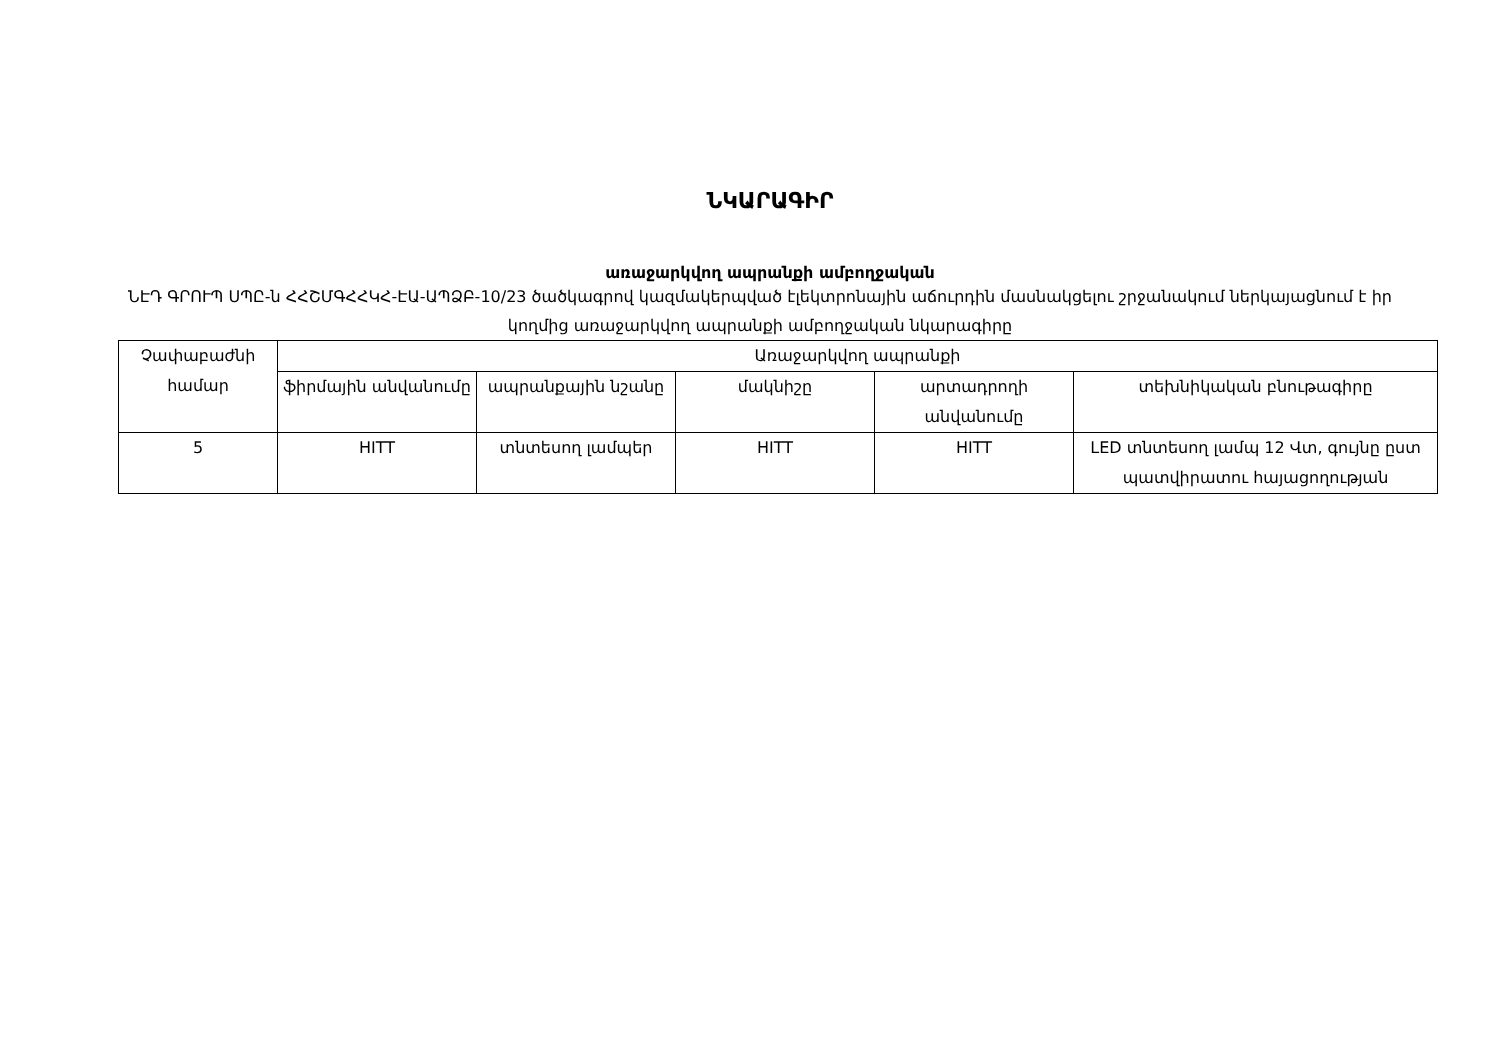ՆԿԱՐԱԳԻՐ
առաջարկվող ապրանքի ամբողջական
ՆԷԴ ԳՐՈՒՊ ՍՊԸ-ն ՀՀՇՄԳՀՀԿՀ-ԷԱ-ԱՊՁԲ-10/23 ծածկագրով կազմակերպված էլեկտրոնային աճուրդին մասնակցելու շրջանակում ներկայացնում է իր կողմից առաջարկվող ապրանքի ամբողջական նկարագիրը
| Չափաբաժնի համար | Առաջարկվող ապրանքի | | | | |
| --- | --- | --- | --- | --- | --- |
| | ֆիրմային անվանումը | ապրանքային նշանը | մակնիշը | արտադրողի անվանումը | տեխնիկական բնութագիրը |
| 5 | HITT | տնտեսող լամպեր | HITT | HITT | LED տնտեսող լամպ 12 Վտ, գույնը ըստ պատվիրատու հայացողության |